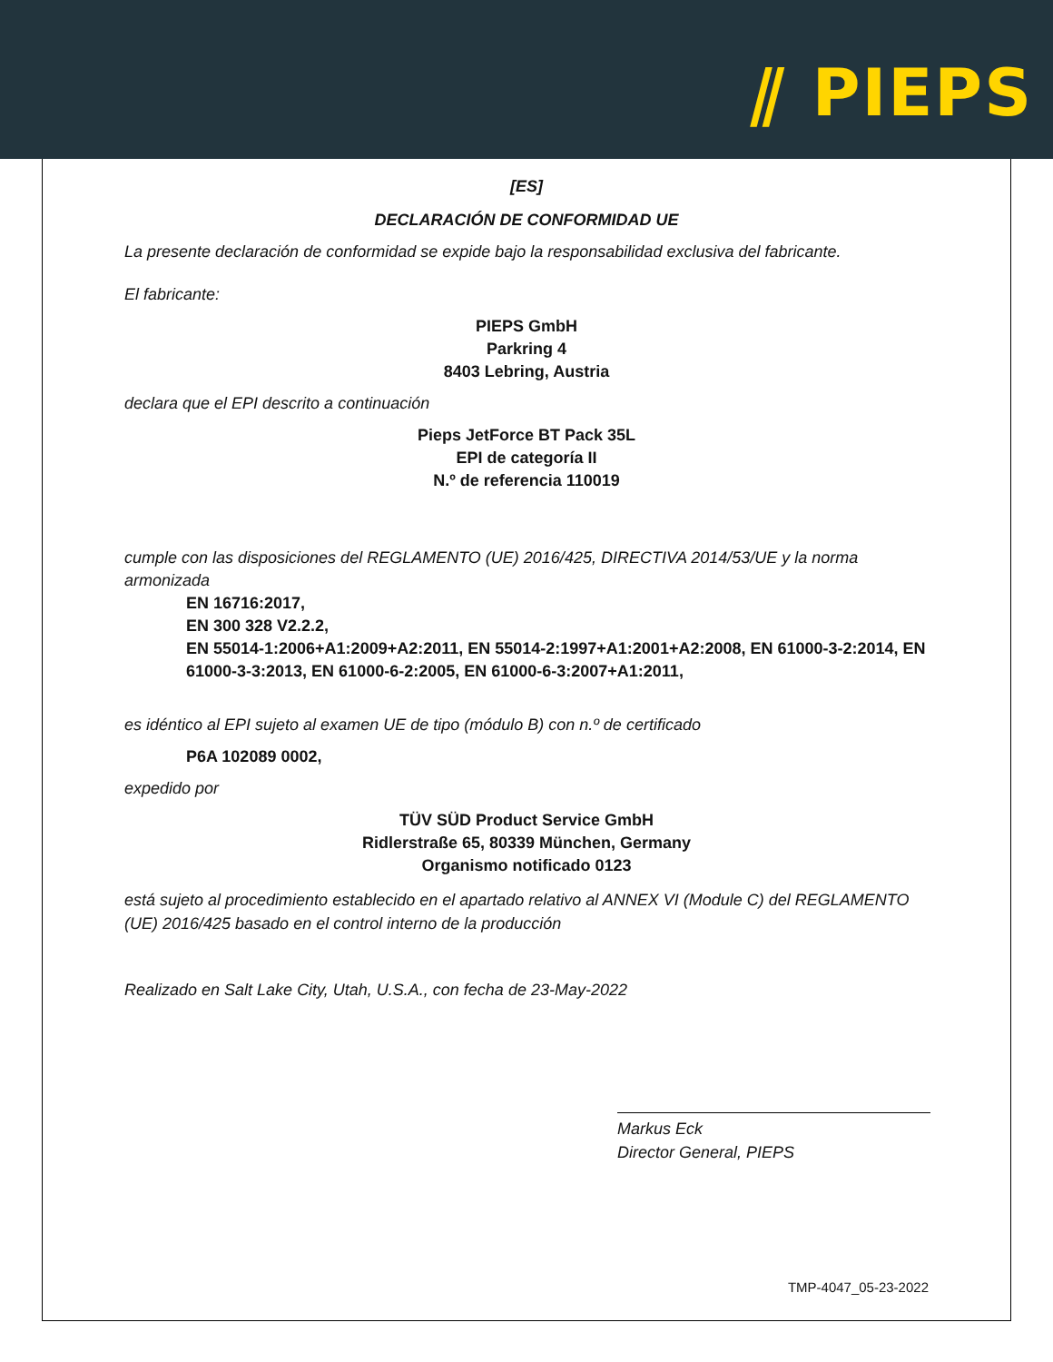⫽ PIEPS
[ES]
DECLARACIÓN DE CONFORMIDAD UE
La presente declaración de conformidad se expide bajo la responsabilidad exclusiva del fabricante.
El fabricante:
PIEPS GmbH
Parkring 4
8403 Lebring, Austria
declara que el EPI descrito a continuación
Pieps JetForce BT Pack 35L
EPI de categoría II
N.º de referencia 110019
cumple con las disposiciones del REGLAMENTO (UE) 2016/425, DIRECTIVA 2014/53/UE y la norma armonizada
EN 16716:2017,
EN 300 328 V2.2.2,
EN 55014-1:2006+A1:2009+A2:2011, EN 55014-2:1997+A1:2001+A2:2008, EN 61000-3-2:2014, EN 61000-3-3:2013, EN 61000-6-2:2005, EN 61000-6-3:2007+A1:2011,
es idéntico al EPI sujeto al examen UE de tipo (módulo B) con n.º de certificado
P6A 102089 0002,
expedido por
TÜV SÜD Product Service GmbH
Ridlerstraße 65, 80339 München, Germany
Organismo notificado 0123
está sujeto al procedimiento establecido en el apartado relativo al ANNEX VI (Module C) del REGLAMENTO (UE) 2016/425 basado en el control interno de la producción
Realizado en Salt Lake City, Utah, U.S.A., con fecha de 23-May-2022
Markus Eck
Director General, PIEPS
TMP-4047_05-23-2022